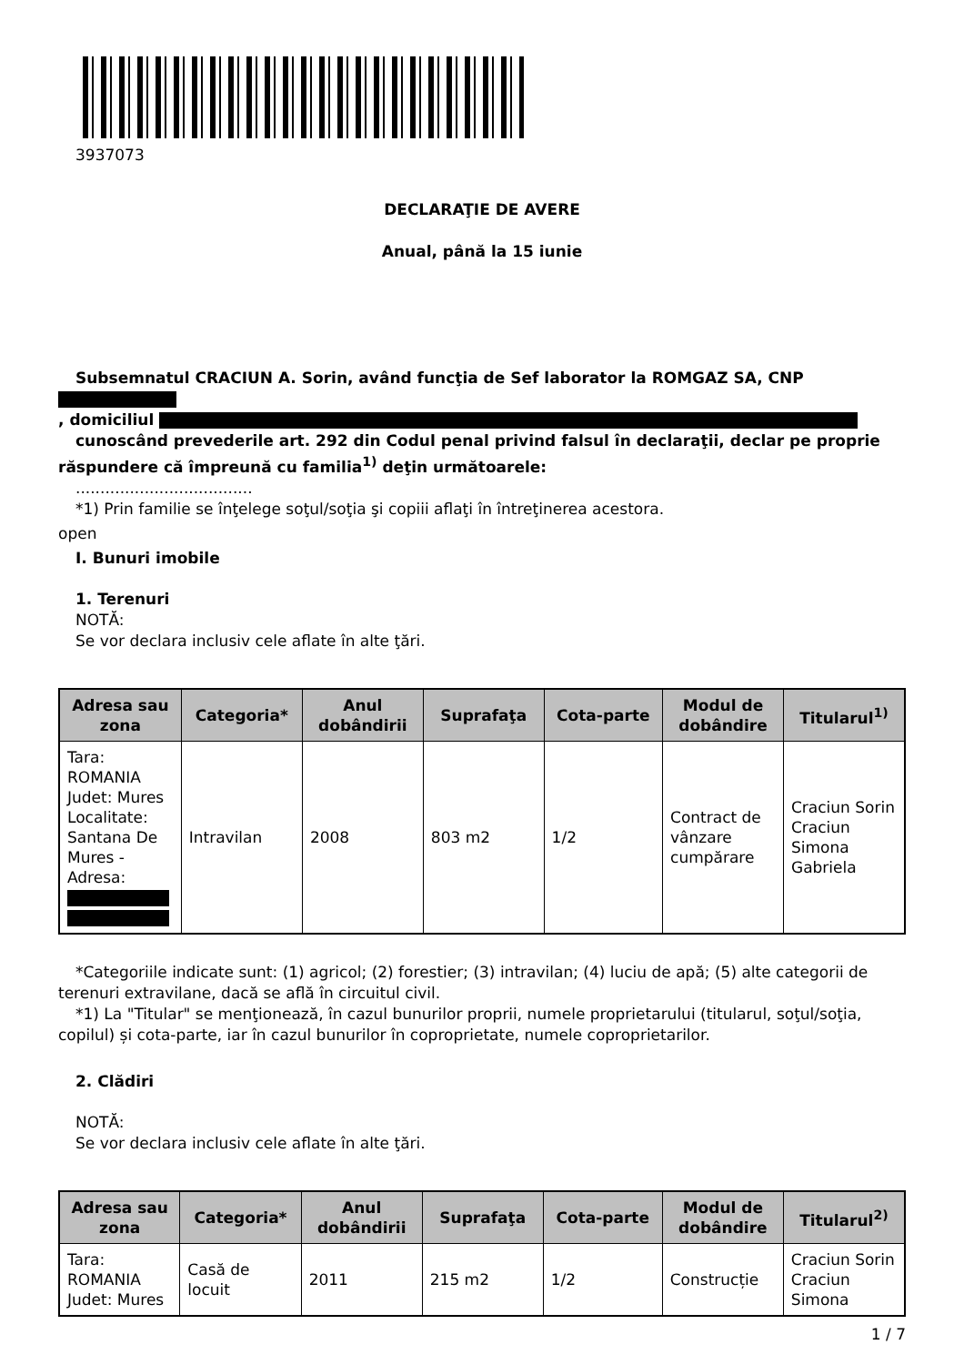3937073
DECLARAŢIE DE AVERE
Anual, până la 15 iunie
Subsemnatul CRACIUN A. Sorin, având funcţia de Sef laborator la ROMGAZ SA, CNP
, domiciliul
cunoscând prevederile art. 292 din Codul penal privind falsul în declaraţii, declar pe proprie răspundere că împreună cu familia<sup>1)</sup> deţin următoarele:
....................................
*1) Prin familie se înţelege soţul/soţia şi copiii aflaţi în întreţinerea acestora.
open
I. Bunuri imobile
1. Terenuri
NOTĂ:
Se vor declara inclusiv cele aflate în alte ţări.
| Adresa sau zona | Categoria* | Anul dobândirii | Suprafaţa | Cota-parte | Modul de dobândire | Titularul<sup>1)</sup> |
| --- | --- | --- | --- | --- | --- | --- |
| Tara: ROMANIA Judet: Mures Localitate: Santana De Mures - Adresa: | Intravilan | 2008 | 803 m2 | 1/2 | Contract de vânzare cumpărare | Craciun Sorin Craciun Simona Gabriela |
*Categoriile indicate sunt: (1) agricol; (2) forestier; (3) intravilan; (4) luciu de apă; (5) alte categorii de terenuri extravilane, dacă se află în circuitul civil.
*1) La "Titular" se menţionează, în cazul bunurilor proprii, numele proprietarului (titularul, soţul/soţia, copilul) și cota-parte, iar în cazul bunurilor în coproprietate, numele coproprietarilor.
2. Clădiri
NOTĂ:
Se vor declara inclusiv cele aflate în alte ţări.
| Adresa sau zona | Categoria* | Anul dobândirii | Suprafaţa | Cota-parte | Modul de dobândire | Titularul<sup>2)</sup> |
| --- | --- | --- | --- | --- | --- | --- |
| Tara: ROMANIA Judet: Mures | Casă de locuit | 2011 | 215 m2 | 1/2 | Construcție | Craciun Sorin Craciun Simona |
1 / 7